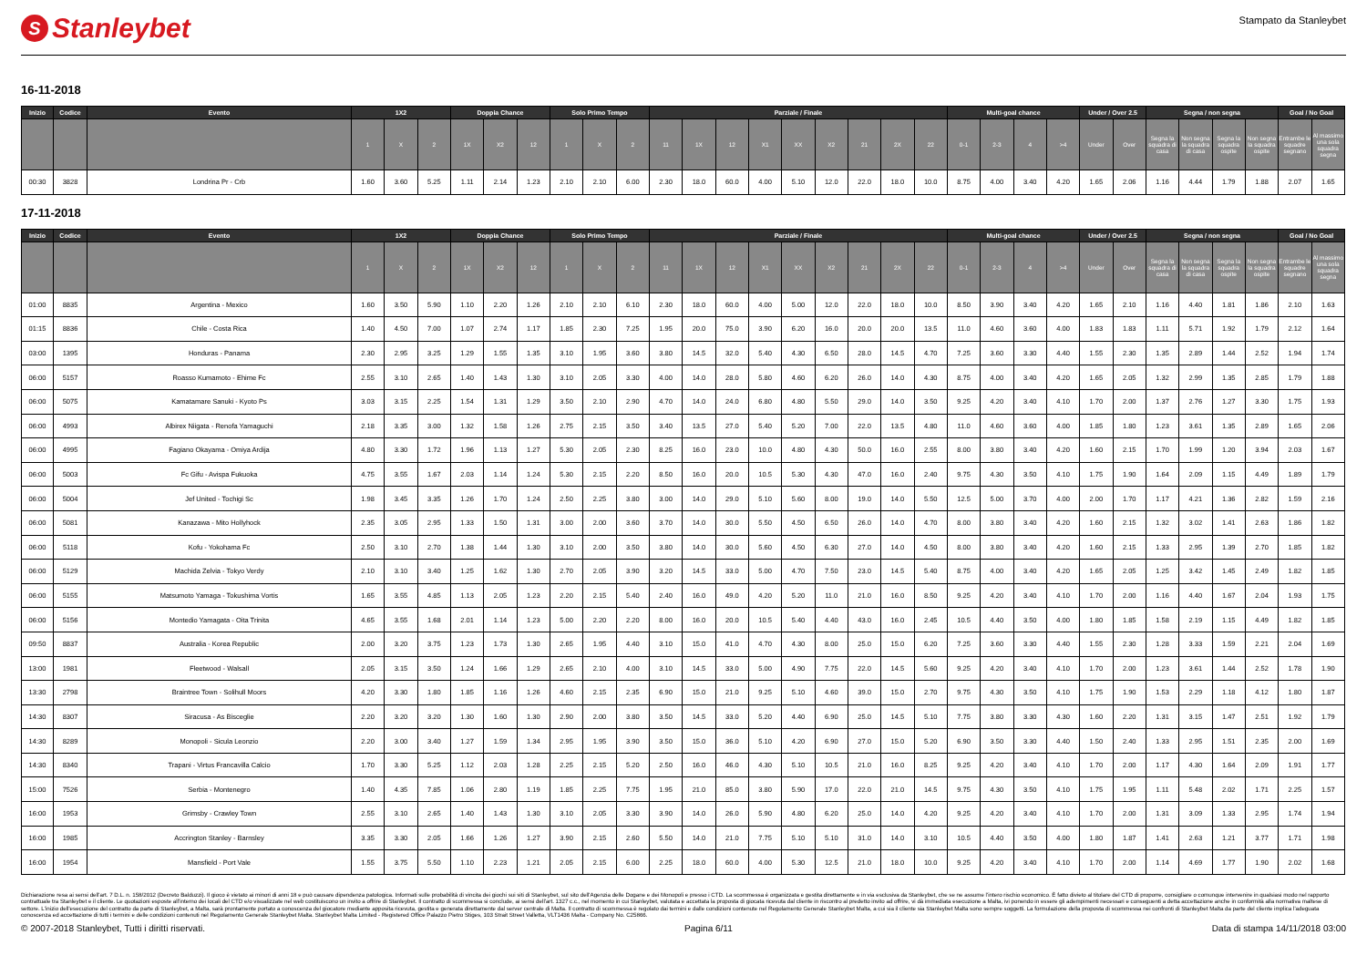S Stanleybet
Stampato da Stanleybet
16-11-2018
| Inizio | Codice | Evento | 1X2 | | | Doppia Chance | | | Solo Primo Tempo | | | Parziale / Finale | | | | | | | | | Multi-goal chance | | | | Under / Over 2.5 | | Segna / non segna | | | | Goal / No Goal | |
| --- | --- | --- | --- | --- | --- | --- | --- | --- | --- | --- | --- | --- | --- | --- | --- | --- | --- | --- | --- | --- | --- | --- | --- | --- | --- | --- | --- | --- | --- | --- | --- | --- |
| | | | 1 | X | 2 | 1X | X2 | 12 | 1 | X | 2 | 11 | 1X | 12 | X1 | XX | X2 | 21 | 2X | 22 | 0-1 | 2-3 | 4 | >4 | Under | Over | Segna la squadra di casa | Non segna la squadra di casa | Segna la squadra ospite | Non segna la squadra ospite | Entrambe le squadre segnano | Al massimo una sola squadra segna |
| 00:30 | 3828 | Londrina Pr - Crb | 1.60 | 3.60 | 5.25 | 1.11 | 2.14 | 1.23 | 2.10 | 2.10 | 6.00 | 2.30 | 18.0 | 60.0 | 4.00 | 5.10 | 12.0 | 22.0 | 18.0 | 10.0 | 8.75 | 4.00 | 3.40 | 4.20 | 1.65 | 2.06 | 1.16 | 4.44 | 1.79 | 1.88 | 2.07 | 1.65 |
17-11-2018
| Inizio | Codice | Evento | 1X2 | | | Doppia Chance | | | Solo Primo Tempo | | | Parziale / Finale | | | | | | | | | Multi-goal chance | | | | Under / Over 2.5 | | Segna / non segna | | | | Goal / No Goal | |
| --- | --- | --- | --- | --- | --- | --- | --- | --- | --- | --- | --- | --- | --- | --- | --- | --- | --- | --- | --- | --- | --- | --- | --- | --- | --- | --- | --- | --- | --- | --- | --- | --- |
| | | | 1 | X | 2 | 1X | X2 | 12 | 1 | X | 2 | 11 | 1X | 12 | X1 | XX | X2 | 21 | 2X | 22 | 0-1 | 2-3 | 4 | >4 | Under | Over | Segna la squadra di casa | Non segna la squadra di casa | Segna la squadra ospite | Non segna la squadra ospite | Entrambe le squadre segnano | Al massimo una sola squadra segna |
| 01:00 | 8835 | Argentina - Mexico | 1.60 | 3.50 | 5.90 | 1.10 | 2.20 | 1.26 | 2.10 | 2.10 | 6.10 | 2.30 | 18.0 | 60.0 | 4.00 | 5.00 | 12.0 | 22.0 | 18.0 | 10.0 | 8.50 | 3.90 | 3.40 | 4.20 | 1.65 | 2.10 | 1.16 | 4.40 | 1.81 | 1.86 | 2.10 | 1.63 |
| 01:15 | 8836 | Chile - Costa Rica | 1.40 | 4.50 | 7.00 | 1.07 | 2.74 | 1.17 | 1.85 | 2.30 | 7.25 | 1.95 | 20.0 | 75.0 | 3.90 | 6.20 | 16.0 | 20.0 | 20.0 | 13.5 | 11.0 | 4.60 | 3.60 | 4.00 | 1.83 | 1.83 | 1.11 | 5.71 | 1.92 | 1.79 | 2.12 | 1.64 |
| 03:00 | 1395 | Honduras - Panama | 2.30 | 2.95 | 3.25 | 1.29 | 1.55 | 1.35 | 3.10 | 1.95 | 3.60 | 3.80 | 14.5 | 32.0 | 5.40 | 4.30 | 6.50 | 28.0 | 14.5 | 4.70 | 7.25 | 3.60 | 3.30 | 4.40 | 1.55 | 2.30 | 1.35 | 2.89 | 1.44 | 2.52 | 1.94 | 1.74 |
| 06:00 | 5157 | Roasso Kumamoto - Ehime Fc | 2.55 | 3.10 | 2.65 | 1.40 | 1.43 | 1.30 | 3.10 | 2.05 | 3.30 | 4.00 | 14.0 | 28.0 | 5.80 | 4.60 | 6.20 | 26.0 | 14.0 | 4.30 | 8.75 | 4.00 | 3.40 | 4.20 | 1.65 | 2.05 | 1.32 | 2.99 | 1.35 | 2.85 | 1.79 | 1.88 |
| 06:00 | 5075 | Kamatamare Sanuki - Kyoto Ps | 3.03 | 3.15 | 2.25 | 1.54 | 1.31 | 1.29 | 3.50 | 2.10 | 2.90 | 4.70 | 14.0 | 24.0 | 6.80 | 4.80 | 5.50 | 29.0 | 14.0 | 3.50 | 9.25 | 4.20 | 3.40 | 4.10 | 1.70 | 2.00 | 1.37 | 2.76 | 1.27 | 3.30 | 1.75 | 1.93 |
| 06:00 | 4993 | Albirex Niigata - Renofa Yamaguchi | 2.18 | 3.35 | 3.00 | 1.32 | 1.58 | 1.26 | 2.75 | 2.15 | 3.50 | 3.40 | 13.5 | 27.0 | 5.40 | 5.20 | 7.00 | 22.0 | 13.5 | 4.80 | 11.0 | 4.60 | 3.60 | 4.00 | 1.85 | 1.80 | 1.23 | 3.61 | 1.35 | 2.89 | 1.65 | 2.06 |
| 06:00 | 4995 | Fagiano Okayama - Omiya Ardija | 4.80 | 3.30 | 1.72 | 1.96 | 1.13 | 1.27 | 5.30 | 2.05 | 2.30 | 8.25 | 16.0 | 23.0 | 10.0 | 4.80 | 4.30 | 50.0 | 16.0 | 2.55 | 8.00 | 3.80 | 3.40 | 4.20 | 1.60 | 2.15 | 1.70 | 1.99 | 1.20 | 3.94 | 2.03 | 1.67 |
| 06:00 | 5003 | Fc Gifu - Avispa Fukuoka | 4.75 | 3.55 | 1.67 | 2.03 | 1.14 | 1.24 | 5.30 | 2.15 | 2.20 | 8.50 | 16.0 | 20.0 | 10.5 | 5.30 | 4.30 | 47.0 | 16.0 | 2.40 | 9.75 | 4.30 | 3.50 | 4.10 | 1.75 | 1.90 | 1.64 | 2.09 | 1.15 | 4.49 | 1.89 | 1.79 |
| 06:00 | 5004 | Jef United - Tochigi Sc | 1.98 | 3.45 | 3.35 | 1.26 | 1.70 | 1.24 | 2.50 | 2.25 | 3.80 | 3.00 | 14.0 | 29.0 | 5.10 | 5.60 | 8.00 | 19.0 | 14.0 | 5.50 | 12.5 | 5.00 | 3.70 | 4.00 | 2.00 | 1.70 | 1.17 | 4.21 | 1.36 | 2.82 | 1.59 | 2.16 |
| 06:00 | 5081 | Kanazawa - Mito Hollyhock | 2.35 | 3.05 | 2.95 | 1.33 | 1.50 | 1.31 | 3.00 | 2.00 | 3.60 | 3.70 | 14.0 | 30.0 | 5.50 | 4.50 | 6.50 | 26.0 | 14.0 | 4.70 | 8.00 | 3.80 | 3.40 | 4.20 | 1.60 | 2.15 | 1.32 | 3.02 | 1.41 | 2.63 | 1.86 | 1.82 |
| 06:00 | 5118 | Kofu - Yokohama Fc | 2.50 | 3.10 | 2.70 | 1.38 | 1.44 | 1.30 | 3.10 | 2.00 | 3.50 | 3.80 | 14.0 | 30.0 | 5.60 | 4.50 | 6.30 | 27.0 | 14.0 | 4.50 | 8.00 | 3.80 | 3.40 | 4.20 | 1.60 | 2.15 | 1.33 | 2.95 | 1.39 | 2.70 | 1.85 | 1.82 |
| 06:00 | 5129 | Machida Zelvia - Tokyo Verdy | 2.10 | 3.10 | 3.40 | 1.25 | 1.62 | 1.30 | 2.70 | 2.05 | 3.90 | 3.20 | 14.5 | 33.0 | 5.00 | 4.70 | 7.50 | 23.0 | 14.5 | 5.40 | 8.75 | 4.00 | 3.40 | 4.20 | 1.65 | 2.05 | 1.25 | 3.42 | 1.45 | 2.49 | 1.82 | 1.85 |
| 06:00 | 5155 | Matsumoto Yamaga - Tokushima Vortis | 1.65 | 3.55 | 4.85 | 1.13 | 2.05 | 1.23 | 2.20 | 2.15 | 5.40 | 2.40 | 16.0 | 49.0 | 4.20 | 5.20 | 11.0 | 21.0 | 16.0 | 8.50 | 9.25 | 4.20 | 3.40 | 4.10 | 1.70 | 2.00 | 1.16 | 4.40 | 1.67 | 2.04 | 1.93 | 1.75 |
| 06:00 | 5156 | Montedio Yamagata - Oita Trinita | 4.65 | 3.55 | 1.68 | 2.01 | 1.14 | 1.23 | 5.00 | 2.20 | 2.20 | 8.00 | 16.0 | 20.0 | 10.5 | 5.40 | 4.40 | 43.0 | 16.0 | 2.45 | 10.5 | 4.40 | 3.50 | 4.00 | 1.80 | 1.85 | 1.58 | 2.19 | 1.15 | 4.49 | 1.82 | 1.85 |
| 09:50 | 8837 | Australia - Korea Republic | 2.00 | 3.20 | 3.75 | 1.23 | 1.73 | 1.30 | 2.65 | 1.95 | 4.40 | 3.10 | 15.0 | 41.0 | 4.70 | 4.30 | 8.00 | 25.0 | 15.0 | 6.20 | 7.25 | 3.60 | 3.30 | 4.40 | 1.55 | 2.30 | 1.28 | 3.33 | 1.59 | 2.21 | 2.04 | 1.69 |
| 13:00 | 1981 | Fleetwood - Walsall | 2.05 | 3.15 | 3.50 | 1.24 | 1.66 | 1.29 | 2.65 | 2.10 | 4.00 | 3.10 | 14.5 | 33.0 | 5.00 | 4.90 | 7.75 | 22.0 | 14.5 | 5.60 | 9.25 | 4.20 | 3.40 | 4.10 | 1.70 | 2.00 | 1.23 | 3.61 | 1.44 | 2.52 | 1.78 | 1.90 |
| 13:30 | 2798 | Braintree Town - Solihull Moors | 4.20 | 3.30 | 1.80 | 1.85 | 1.16 | 1.26 | 4.60 | 2.15 | 2.35 | 6.90 | 15.0 | 21.0 | 9.25 | 5.10 | 4.60 | 39.0 | 15.0 | 2.70 | 9.75 | 4.30 | 3.50 | 4.10 | 1.75 | 1.90 | 1.53 | 2.29 | 1.18 | 4.12 | 1.80 | 1.87 |
| 14:30 | 8307 | Siracusa - As Bisceglie | 2.20 | 3.20 | 3.20 | 1.30 | 1.60 | 1.30 | 2.90 | 2.00 | 3.80 | 3.50 | 14.5 | 33.0 | 5.20 | 4.40 | 6.90 | 25.0 | 14.5 | 5.10 | 7.75 | 3.80 | 3.30 | 4.30 | 1.60 | 2.20 | 1.31 | 3.15 | 1.47 | 2.51 | 1.92 | 1.79 |
| 14:30 | 8289 | Monopoli - Sicula Leonzio | 2.20 | 3.00 | 3.40 | 1.27 | 1.59 | 1.34 | 2.95 | 1.95 | 3.90 | 3.50 | 15.0 | 36.0 | 5.10 | 4.20 | 6.90 | 27.0 | 15.0 | 5.20 | 6.90 | 3.50 | 3.30 | 4.40 | 1.50 | 2.40 | 1.33 | 2.95 | 1.51 | 2.35 | 2.00 | 1.69 |
| 14:30 | 8340 | Trapani - Virtus Francavilla Calcio | 1.70 | 3.30 | 5.25 | 1.12 | 2.03 | 1.28 | 2.25 | 2.15 | 5.20 | 2.50 | 16.0 | 46.0 | 4.30 | 5.10 | 10.5 | 21.0 | 16.0 | 8.25 | 9.25 | 4.20 | 3.40 | 4.10 | 1.70 | 2.00 | 1.17 | 4.30 | 1.64 | 2.09 | 1.91 | 1.77 |
| 15:00 | 7526 | Serbia - Montenegro | 1.40 | 4.35 | 7.85 | 1.06 | 2.80 | 1.19 | 1.85 | 2.25 | 7.75 | 1.95 | 21.0 | 85.0 | 3.80 | 5.90 | 17.0 | 22.0 | 21.0 | 14.5 | 9.75 | 4.30 | 3.50 | 4.10 | 1.75 | 1.95 | 1.11 | 5.48 | 2.02 | 1.71 | 2.25 | 1.57 |
| 16:00 | 1953 | Grimsby - Crawley Town | 2.55 | 3.10 | 2.65 | 1.40 | 1.43 | 1.30 | 3.10 | 2.05 | 3.30 | 3.90 | 14.0 | 26.0 | 5.90 | 4.80 | 6.20 | 25.0 | 14.0 | 4.20 | 9.25 | 4.20 | 3.40 | 4.10 | 1.70 | 2.00 | 1.31 | 3.09 | 1.33 | 2.95 | 1.74 | 1.94 |
| 16:00 | 1985 | Accrington Stanley - Barnsley | 3.35 | 3.30 | 2.05 | 1.66 | 1.26 | 1.27 | 3.90 | 2.15 | 2.60 | 5.50 | 14.0 | 21.0 | 7.75 | 5.10 | 5.10 | 31.0 | 14.0 | 3.10 | 10.5 | 4.40 | 3.50 | 4.00 | 1.80 | 1.87 | 1.41 | 2.63 | 1.21 | 3.77 | 1.71 | 1.98 |
| 16:00 | 1954 | Mansfield - Port Vale | 1.55 | 3.75 | 5.50 | 1.10 | 2.23 | 1.21 | 2.05 | 2.15 | 6.00 | 2.25 | 18.0 | 60.0 | 4.00 | 5.30 | 12.5 | 21.0 | 18.0 | 10.0 | 9.25 | 4.20 | 3.40 | 4.10 | 1.70 | 2.00 | 1.14 | 4.69 | 1.77 | 1.90 | 2.02 | 1.68 |
Dichiarazione resa ai sensi dell'art. 7 D.L. n. 158/2012 (Decreto Balduzzi). Il gioco è vietato ai minori di anni 18 e può causare dipendenza patologica. Informati sulle probabilità di vincita dei giochi sui siti di Stanleybet, sul sito dell'Agenzia delle Dogane e dei Monopoli e presso i CTD. La scommessa è organizzata e gestita direttamente e in via esclusiva da Stanleybet, che se ne assume l'intero rischio economico. È fatto divieto al titolare del CTD di proporre, consigliare o comunque intervenire in qualsiasi modo nel rapporto contrattuale tra Stanleybet e il cliente. Le quotazioni esposte all'interno dei locali del CTD e/o visualizzate nel web costituiscono un invito a offrire di Stanleybet. Il contratto di scommessa si conclude, ai sensi dell'art. 1327 c.c., nel momento in cui Stanleybet, valutata e accettata la proposta di giocata ricevuta dal cliente in riscontro al predetto invito ad offrire, vi dà immediata esecuzione a Malta, ivi ponendo in essere gli adempimenti necessari e conseguenti a detta accettazione anche in conformità alla normativa maltese di settore. L'inizio dell'esecuzione del contratto da parte di Stanleybet, a Malta, sarà prontamente portato a conoscenza del giocatore mediante apposita ricevuta, gestita e generata direttamente dal server centrale di Malta. Il contratto di scommessa è regolato dai termini e dalle condizioni contenute nel Regolamento Generale Stanleybet Malta, a cui sia il cliente sia Stanleybet Malta sono sempre soggetti. La formulazione della proposta di scommessa nei confronti di Stanleybet Malta da parte del cliente implica l'adeguata conoscenza ed accettazione di tutti i termini e delle condizioni contenuti nel Regolamento Generale Stanleybet Malta. Stanleybet Malta Limited - Registered Office Palazzo Pietro Stiges, 103 Strait Street Valletta, VLT1436 Malta - Company No. C25866.
© 2007-2018 Stanleybet, Tutti i diritti riservati. Pagina 6/11 Data di stampa 14/11/2018 03:00